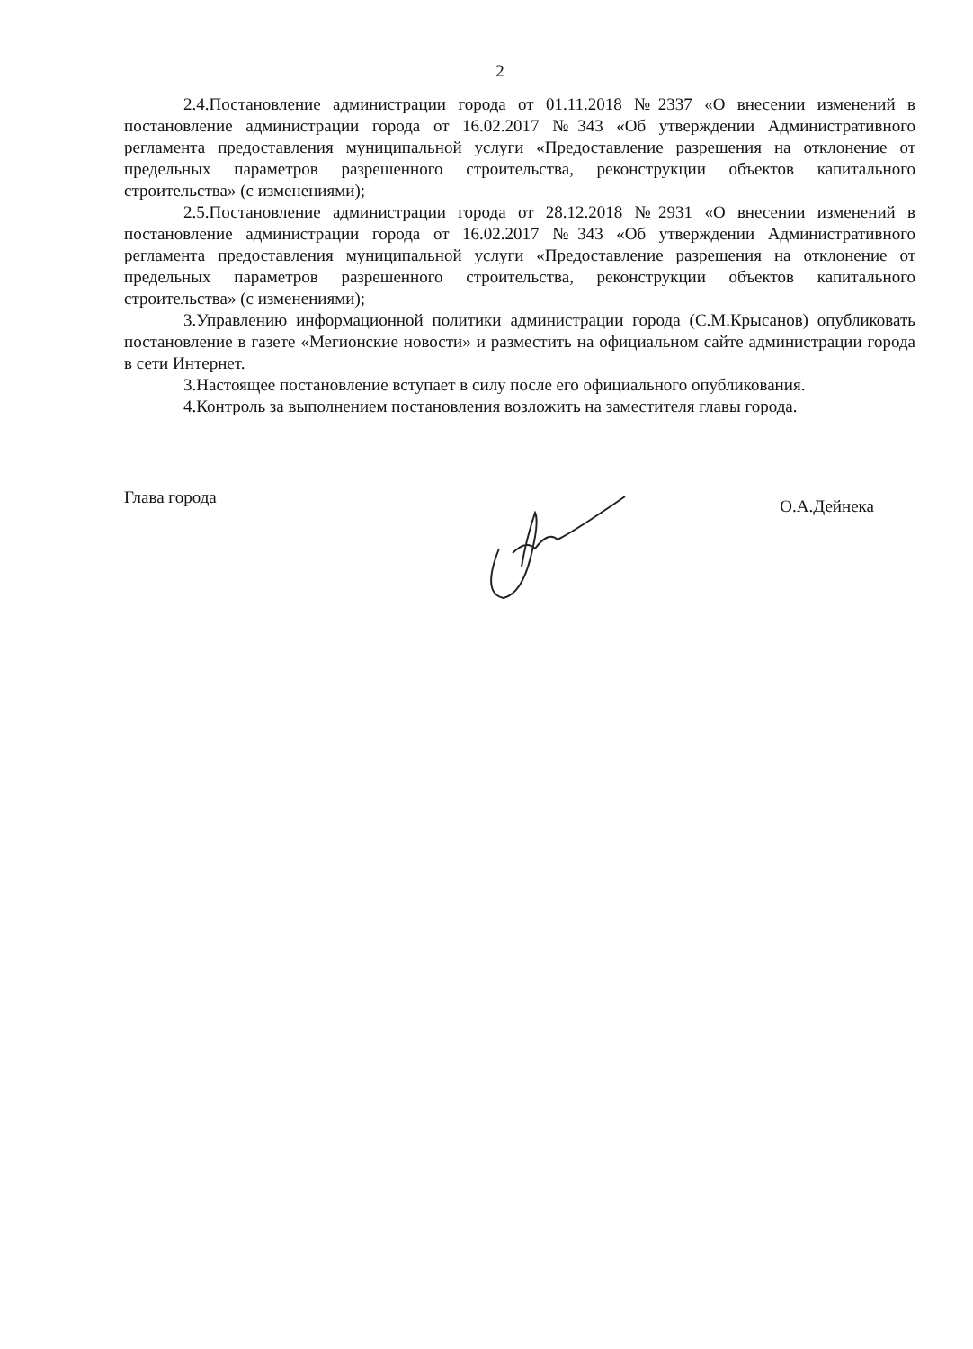2
2.4.Постановление администрации города от 01.11.2018 №2337 «О внесении изменений в постановление администрации города от 16.02.2017 №343 «Об утверждении Административного регламента предоставления муниципальной услуги «Предоставление разрешения на отклонение от предельных параметров разрешенного строительства, реконструкции объектов капитального строительства» (с изменениями);
2.5.Постановление администрации города от 28.12.2018 №2931 «О внесении изменений в постановление администрации города от 16.02.2017 №343 «Об утверждении Административного регламента предоставления муниципальной услуги «Предоставление разрешения на отклонение от предельных параметров разрешенного строительства, реконструкции объектов капитального строительства» (с изменениями);
3.Управлению информационной политики администрации города (С.М.Крысанов) опубликовать постановление в газете «Мегионские новости» и разместить на официальном сайте администрации города в сети Интернет.
3.Настоящее постановление вступает в силу после его официального опубликования.
4.Контроль за выполнением постановления возложить на заместителя главы города.
Глава города О.А.Дейнека